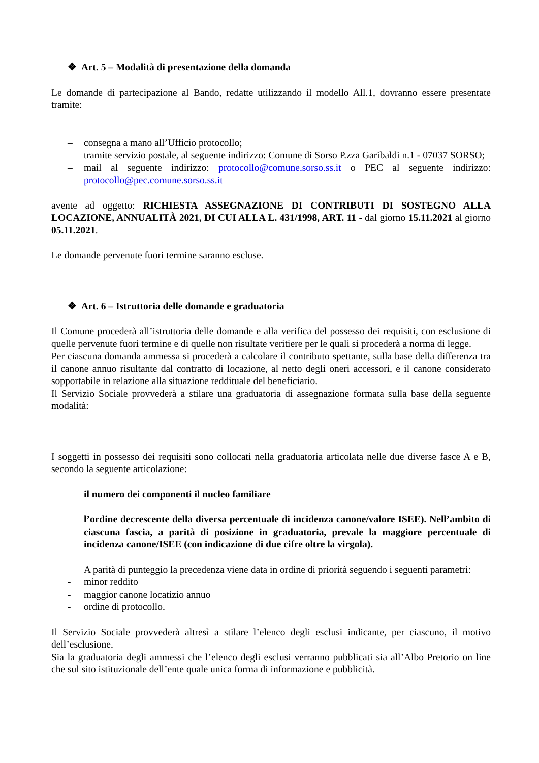❖ Art. 5 – Modalità di presentazione della domanda
Le domande di partecipazione al Bando, redatte utilizzando il modello All.1, dovranno essere presentate tramite:
– consegna a mano all’Ufficio protocollo;
– tramite servizio postale, al seguente indirizzo: Comune di Sorso P.zza Garibaldi n.1 - 07037 SORSO;
– mail al seguente indirizzo: protocollo@comune.sorso.ss.it o PEC al seguente indirizzo: protocollo@pec.comune.sorso.ss.it
avente ad oggetto: RICHIESTA ASSEGNAZIONE DI CONTRIBUTI DI SOSTEGNO ALLA LOCAZIONE, ANNUALITÀ 2021, DI CUI ALLA L. 431/1998, ART. 11 - dal giorno 15.11.2021 al giorno 05.11.2021.
Le domande pervenute fuori termine saranno escluse.
❖ Art. 6 – Istruttoria delle domande e graduatoria
Il Comune procederà all’istruttoria delle domande e alla verifica del possesso dei requisiti, con esclusione di quelle pervenute fuori termine e di quelle non risultate veritiere per le quali si procederà a norma di legge.
Per ciascuna domanda ammessa si procederà a calcolare il contributo spettante, sulla base della differenza tra il canone annuo risultante dal contratto di locazione, al netto degli oneri accessori, e il canone considerato sopportabile in relazione alla situazione reddituale del beneficiario.
Il Servizio Sociale provvederà a stilare una graduatoria di assegnazione formata sulla base della seguente modalità:
I soggetti in possesso dei requisiti sono collocati nella graduatoria articolata nelle due diverse fasce A e B, secondo la seguente articolazione:
– il numero dei componenti il nucleo familiare
– l’ordine decrescente della diversa percentuale di incidenza canone/valore ISEE). Nell’ambito di ciascuna fascia, a parità di posizione in graduatoria, prevale la maggiore percentuale di incidenza canone/ISEE (con indicazione di due cifre oltre la virgola).
A parità di punteggio la precedenza viene data in ordine di priorità seguendo i seguenti parametri:
- minor reddito
- maggior canone locatizio annuo
- ordine di protocollo.
Il Servizio Sociale provvederà altresì a stilare l’elenco degli esclusi indicante, per ciascuno, il motivo dell’esclusione.
Sia la graduatoria degli ammessi che l’elenco degli esclusi verranno pubblicati sia all’Albo Pretorio on line che sul sito istituzionale dell’ente quale unica forma di informazione e pubblicità.